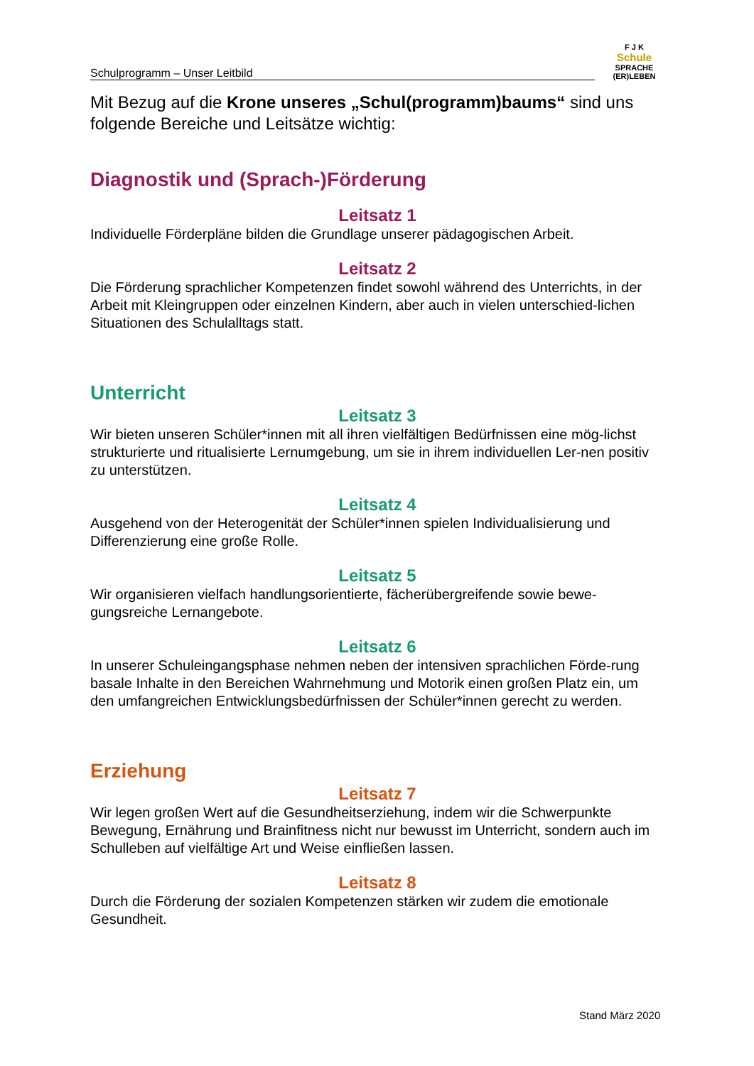Schulprogramm – Unser Leitbild
F J K
Schule
SPRACHE (ER)LEBEN
Mit Bezug auf die Krone unseres „Schul(programm)baums“ sind uns folgende Bereiche und Leitsätze wichtig:
Diagnostik und (Sprach-)Förderung
Leitsatz 1
Individuelle Förderpläne bilden die Grundlage unserer pädagogischen Arbeit.
Leitsatz 2
Die Förderung sprachlicher Kompetenzen findet sowohl während des Unterrichts, in der Arbeit mit Kleingruppen oder einzelnen Kindern, aber auch in vielen unterschied-lichen Situationen des Schulalltags statt.
Unterricht
Leitsatz 3
Wir bieten unseren Schüler*innen mit all ihren vielfältigen Bedürfnissen eine mög-lichst strukturierte und ritualisierte Lernumgebung, um sie in ihrem individuellen Ler-nen positiv zu unterstützen.
Leitsatz 4
Ausgehend von der Heterogenität der Schüler*innen spielen Individualisierung und Differenzierung eine große Rolle.
Leitsatz 5
Wir organisieren vielfach handlungsorientierte, fächerübergreifende sowie bewe-gungsreiche Lernangebote.
Leitsatz 6
In unserer Schuleingangsphase nehmen neben der intensiven sprachlichen Förde-rung basale Inhalte in den Bereichen Wahrnehmung und Motorik einen großen Platz ein, um den umfangreichen Entwicklungsbedürfnissen der Schüler*innen gerecht zu werden.
Erziehung
Leitsatz 7
Wir legen großen Wert auf die Gesundheitserziehung, indem wir die Schwerpunkte Bewegung, Ernährung und Brainfitness nicht nur bewusst im Unterricht, sondern auch im Schulleben auf vielfältige Art und Weise einfließen lassen.
Leitsatz 8
Durch die Förderung der sozialen Kompetenzen stärken wir zudem die emotionale Gesundheit.
Stand März 2020